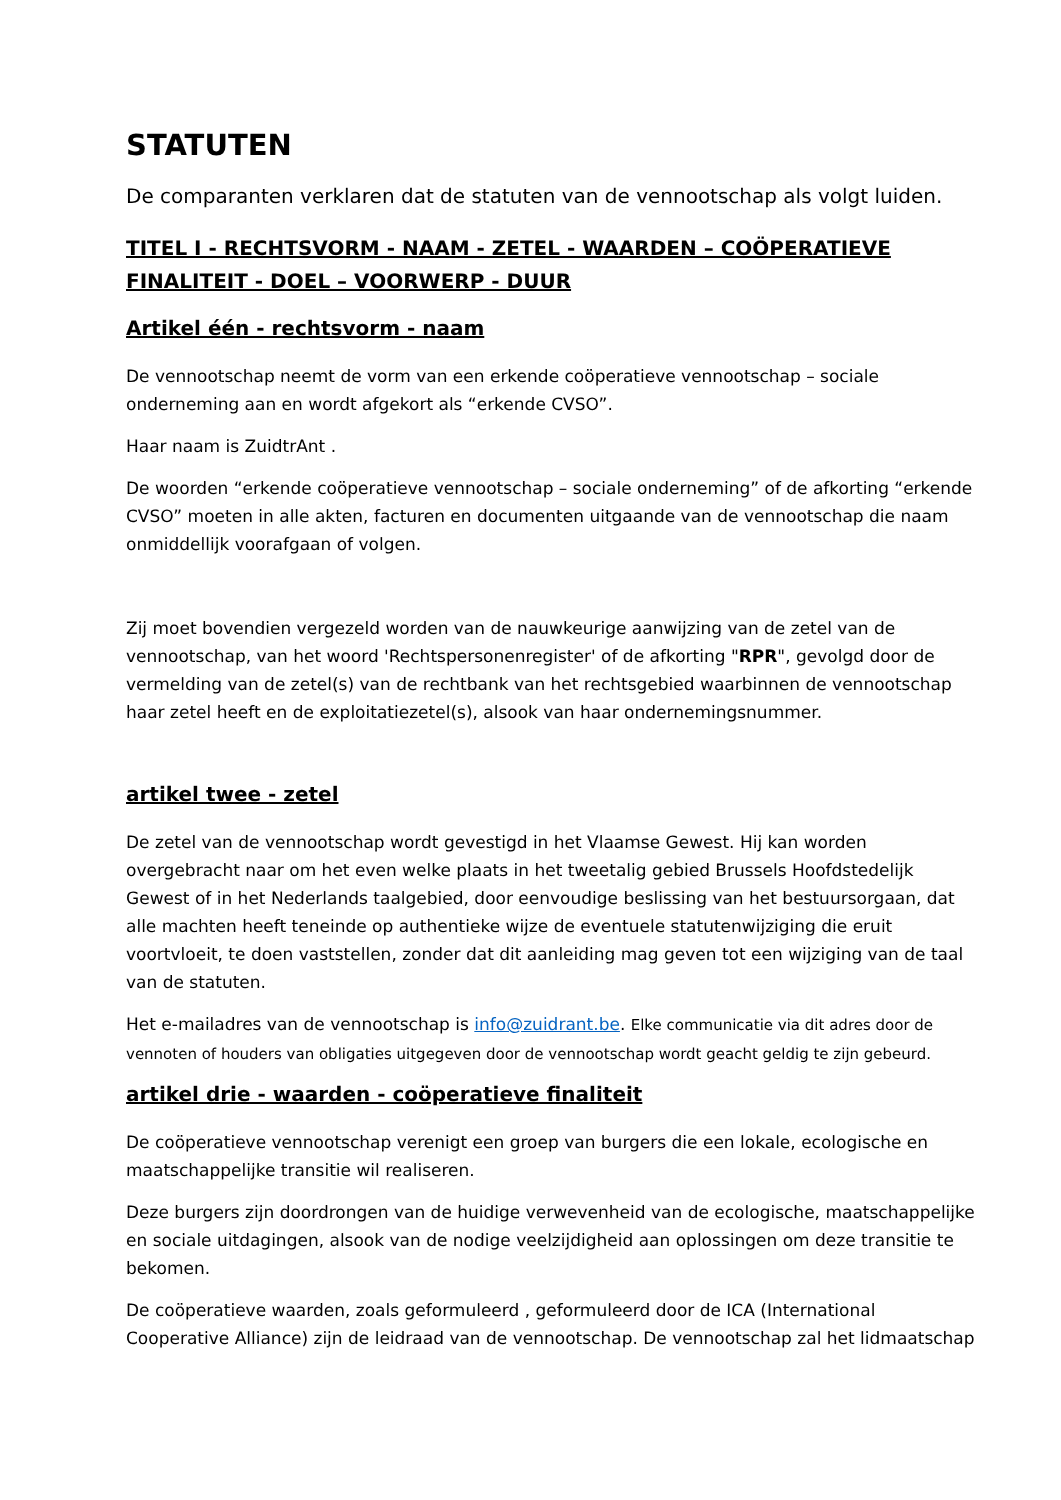STATUTEN
De comparanten verklaren dat de statuten van de vennootschap als volgt luiden.
TITEL I - RECHTSVORM - NAAM - ZETEL - WAARDEN – COÖPERATIEVE FINALITEIT - DOEL – VOORWERP - DUUR
Artikel één - rechtsvorm - naam
De vennootschap neemt de vorm van een erkende coöperatieve vennootschap – sociale onderneming aan en wordt afgekort als “erkende CVSO”.
Haar naam is ZuidtrAnt .
De woorden “erkende coöperatieve vennootschap – sociale onderneming” of de afkorting “erkende CVSO” moeten in alle akten, facturen en documenten uitgaande van de vennootschap die naam onmiddellijk voorafgaan of volgen.
Zij moet bovendien vergezeld worden van de nauwkeurige aanwijzing van de zetel van de vennootschap, van het woord 'Rechtspersonenregister' of de afkorting "RPR", gevolgd door de vermelding van de zetel(s) van de rechtbank van het rechtsgebied waarbinnen de vennootschap haar zetel heeft en de exploitatiezetel(s), alsook van haar ondernemingsnummer.
artikel twee - zetel
De zetel van de vennootschap wordt gevestigd in het Vlaamse Gewest. Hij kan worden overgebracht naar om het even welke plaats in het tweetalig gebied Brussels Hoofdstedelijk Gewest of in het Nederlands taalgebied, door eenvoudige beslissing van het bestuursorgaan, dat alle machten heeft teneinde op authentieke wijze de eventuele statutenwijziging die eruit voortvloeit, te doen vaststellen, zonder dat dit aanleiding mag geven tot een wijziging van de taal van de statuten.
Het e-mailadres van de vennootschap is info@zuidrant.be. Elke communicatie via dit adres door de vennoten of houders van obligaties uitgegeven door de vennootschap wordt geacht geldig te zijn gebeurd.
artikel drie - waarden - coöperatieve finaliteit
De coöperatieve vennootschap verenigt een groep van burgers die een lokale, ecologische en maatschappelijke transitie wil realiseren.
Deze burgers zijn doordrongen van de huidige verwevenheid van de ecologische, maatschappelijke en sociale uitdagingen, alsook van de nodige veelzijdigheid aan oplossingen om deze transitie te bekomen.
De coöperatieve waarden, zoals geformuleerd , geformuleerd door de ICA (International Cooperative Alliance) zijn de leidraad van de vennootschap. De vennootschap zal het lidmaatschap